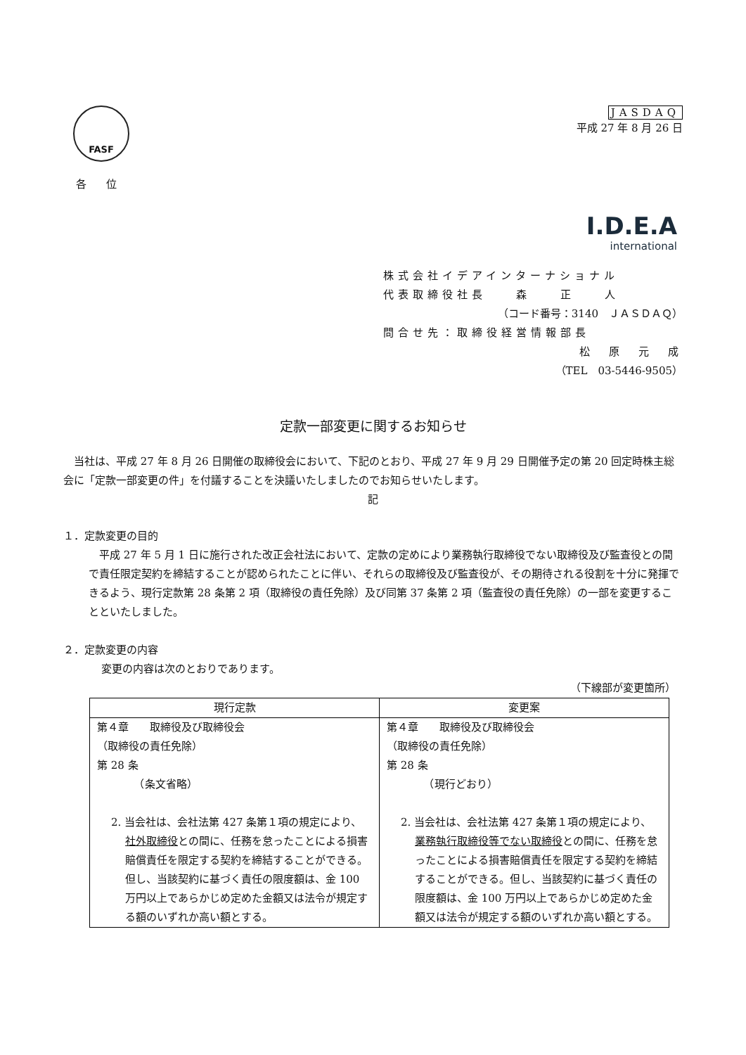FASF
各位
JASDAQ
平成 27 年 8 月 26 日
I.D.E.A
international
株式会社イデアインターナショナル
代表取締役社長　　森　　正　　人
（コード番号：3140　ＪＡＳＤＡＱ）
問合せ先：取締役経営情報部長
松　原　元　成
（TEL　03-5446-9505）
定款一部変更に関するお知らせ
　当社は、平成 27 年 8 月 26 日開催の取締役会において、下記のとおり、平成 27 年 9 月 29 日開催予定の第 20 回定時株主総会に「定款一部変更の件」を付議することを決議いたしましたのでお知らせいたします。
記
１．定款変更の目的
　平成 27 年 5 月 1 日に施行された改正会社法において、定款の定めにより業務執行取締役でない取締役及び監査役との間で責任限定契約を締結することが認められたことに伴い、それらの取締役及び監査役が、その期待される役割を十分に発揮できるよう、現行定款第 28 条第 2 項（取締役の責任免除）及び同第 37 条第 2 項（監査役の責任免除）の一部を変更することといたしました。
２．定款変更の内容
変更の内容は次のとおりであります。
（下線部が変更箇所）
| 現行定款 | 変更案 |
| --- | --- |
| 第４章 取締役及び取締役会 （取締役の責任免除） 第 28 条 （条文省略） 2. 当会社は、会社法第 427 条第１項の規定により、 社外取締役 との間に、任務を怠ったことによる損害賠償責任を限定する契約を締結することができる。但し、当該契約に基づく責任の限度額は、金 100 万円以上であらかじめ定めた金額又は法令が規定する額のいずれか高い額とする。 | 第４章 取締役及び取締役会 （取締役の責任免除） 第 28 条 （現行どおり） 2. 当会社は、会社法第 427 条第１項の規定により、 業務執行取締役等でない取締役 との間に、任務を怠ったことによる損害賠償責任を限定する契約を締結することができる。但し、当該契約に基づく責任の限度額は、金 100 万円以上であらかじめ定めた金額又は法令が規定する額のいずれか高い額とする。 |